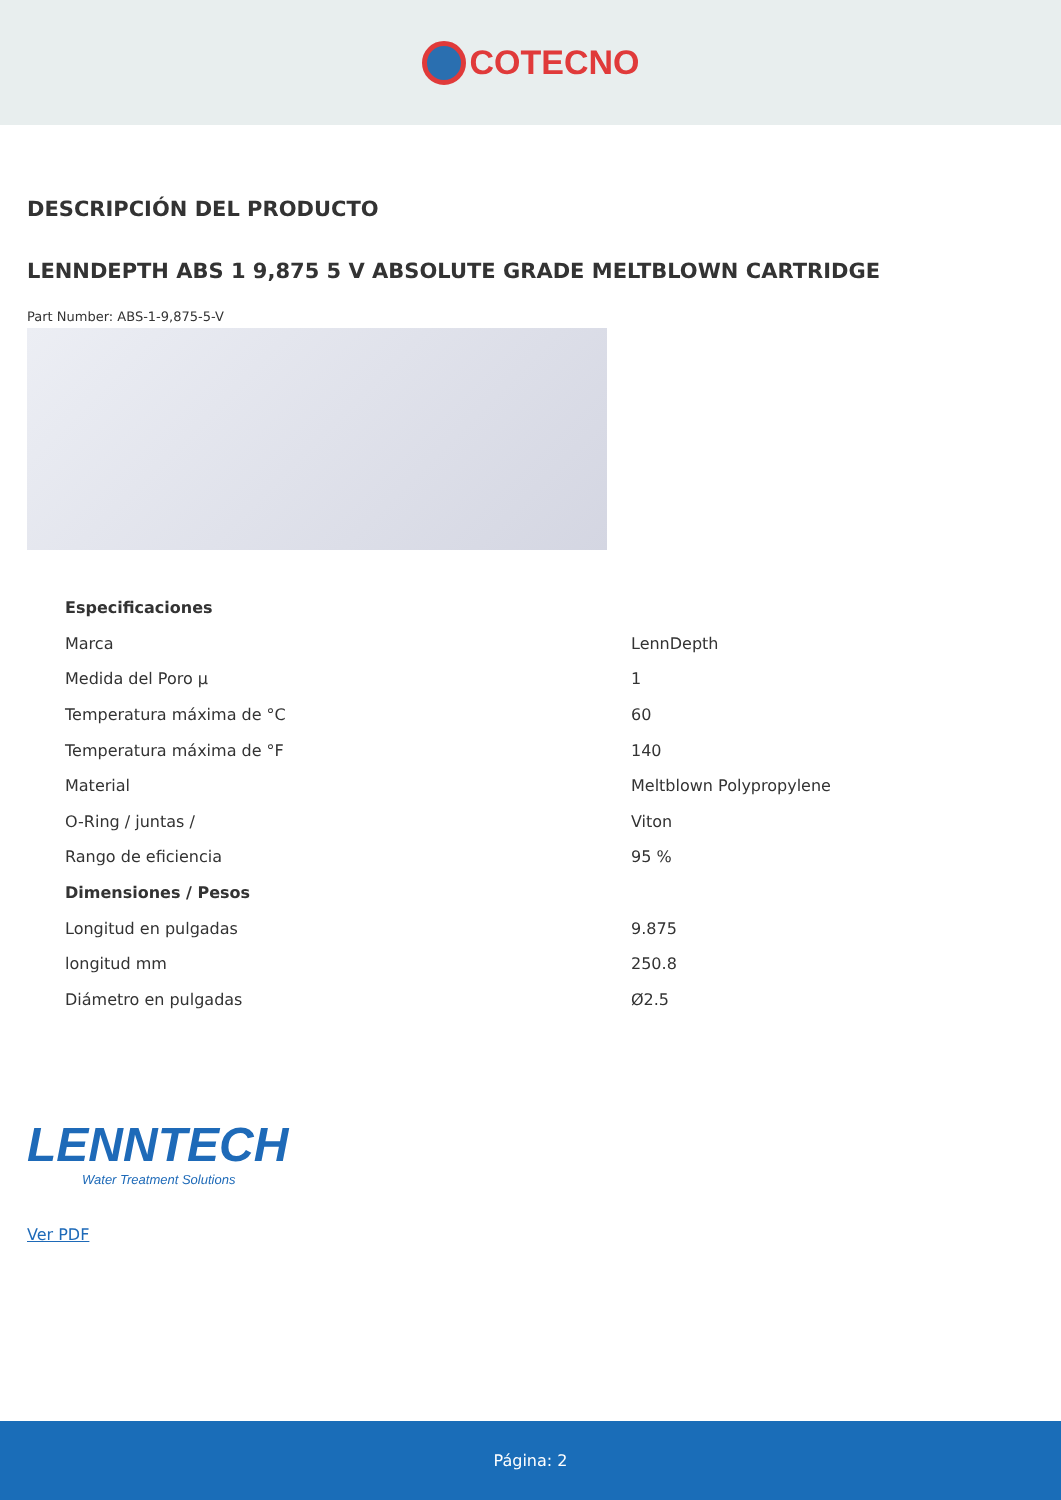COTECNO
DESCRIPCIÓN DEL PRODUCTO
LENNDEPTH ABS 1 9,875 5 V ABSOLUTE GRADE MELTBLOWN CARTRIDGE
Part Number: ABS-1-9,875-5-V
| Especificaciones | |
| Marca | LennDepth |
| Medida del Poro µ | 1 |
| Temperatura máxima de °C | 60 |
| Temperatura máxima de °F | 140 |
| Material | Meltblown Polypropylene |
| O-Ring / juntas / | Viton |
| Rango de eficiencia | 95 % |
| Dimensiones / Pesos | |
| Longitud en pulgadas | 9.875 |
| longitud mm | 250.8 |
| Diámetro en pulgadas | Ø2.5 |
LENNTECH
Water Treatment Solutions
Ver PDF
Página: 2